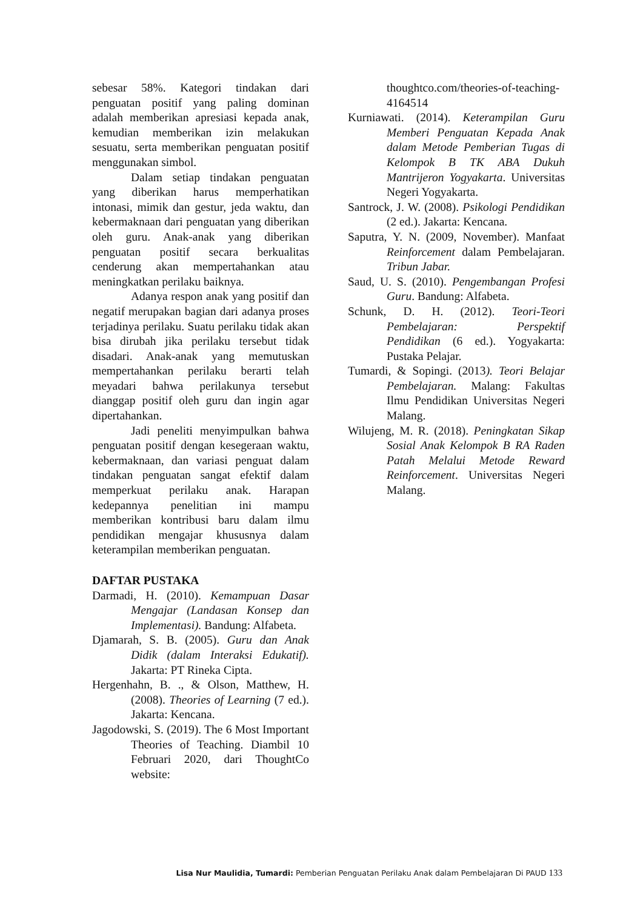sebesar 58%. Kategori tindakan dari penguatan positif yang paling dominan adalah memberikan apresiasi kepada anak, kemudian memberikan izin melakukan sesuatu, serta memberikan penguatan positif menggunakan simbol.
Dalam setiap tindakan penguatan yang diberikan harus memperhatikan intonasi, mimik dan gestur, jeda waktu, dan kebermaknaan dari penguatan yang diberikan oleh guru. Anak-anak yang diberikan penguatan positif secara berkualitas cenderung akan mempertahankan atau meningkatkan perilaku baiknya.
Adanya respon anak yang positif dan negatif merupakan bagian dari adanya proses terjadinya perilaku. Suatu perilaku tidak akan bisa dirubah jika perilaku tersebut tidak disadari. Anak-anak yang memutuskan mempertahankan perilaku berarti telah meyadari bahwa perilakunya tersebut dianggap positif oleh guru dan ingin agar dipertahankan.
Jadi peneliti menyimpulkan bahwa penguatan positif dengan kesegeraan waktu, kebermaknaan, dan variasi penguat dalam tindakan penguatan sangat efektif dalam memperkuat perilaku anak. Harapan kedepannya penelitian ini mampu memberikan kontribusi baru dalam ilmu pendidikan mengajar khususnya dalam keterampilan memberikan penguatan.
DAFTAR PUSTAKA
Darmadi, H. (2010). Kemampuan Dasar Mengajar (Landasan Konsep dan Implementasi). Bandung: Alfabeta.
Djamarah, S. B. (2005). Guru dan Anak Didik (dalam Interaksi Edukatif). Jakarta: PT Rineka Cipta.
Hergenhahn, B. ., & Olson, Matthew, H. (2008). Theories of Learning (7 ed.). Jakarta: Kencana.
Jagodowski, S. (2019). The 6 Most Important Theories of Teaching. Diambil 10 Februari 2020, dari ThoughtCo website:
thoughtco.com/theories-of-teaching-4164514
Kurniawati. (2014). Keterampilan Guru Memberi Penguatan Kepada Anak dalam Metode Pemberian Tugas di Kelompok B TK ABA Dukuh Mantrijeron Yogyakarta. Universitas Negeri Yogyakarta.
Santrock, J. W. (2008). Psikologi Pendidikan (2 ed.). Jakarta: Kencana.
Saputra, Y. N. (2009, November). Manfaat Reinforcement dalam Pembelajaran. Tribun Jabar.
Saud, U. S. (2010). Pengembangan Profesi Guru. Bandung: Alfabeta.
Schunk, D. H. (2012). Teori-Teori Pembelajaran: Perspektif Pendidikan (6 ed.). Yogyakarta: Pustaka Pelajar.
Tumardi, & Sopingi. (2013). Teori Belajar Pembelajaran. Malang: Fakultas Ilmu Pendidikan Universitas Negeri Malang.
Wilujeng, M. R. (2018). Peningkatan Sikap Sosial Anak Kelompok B RA Raden Patah Melalui Metode Reward Reinforcement. Universitas Negeri Malang.
Lisa Nur Maulidia, Tumardi: Pemberian Penguatan Perilaku Anak dalam Pembelajaran Di PAUD 133